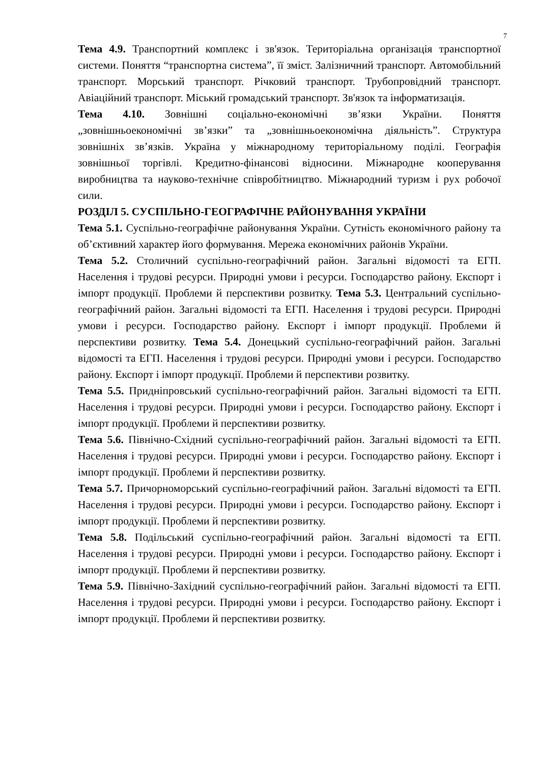7
Тема 4.9. Транспортний комплекс і зв'язок. Територіальна організація транспортної системи. Поняття “транспортна система”, її зміст. Залізничний транспорт. Автомобільний транспорт. Морський транспорт. Річковий транспорт. Трубопровідний транспорт. Авіаційний транспорт. Міський громадський транспорт. Зв'язок та інформатизація.
Тема 4.10. Зовнішні соціально-економічні зв’язки України. Поняття „зовнішньоекономічні зв’язки” та „зовнішньоекономічна діяльність”. Структура зовнішніх зв’язків. Україна у міжнародному територіальному поділі. Географія зовнішньої торгівлі. Кредитно-фінансові відносини. Міжнародне кооперування виробництва та науково-технічне співробітництво. Міжнародний туризм і рух робочої сили.
РОЗДІЛ 5. СУСПІЛЬНО-ГЕОГРАФІЧНЕ РАЙОНУВАННЯ УКРАЇНИ
Тема 5.1. Суспільно-географічне районування України. Сутність економічного району та об’єктивний характер його формування. Мережа економічних районів України.
Тема 5.2. Столичний суспільно-географічний район. Загальні відомості та ЕГП. Населення і трудові ресурси. Природні умови і ресурси. Господарство району. Експорт і імпорт продукції. Проблеми й перспективи розвитку. Тема 5.3. Центральний суспільно-географічний район. Загальні відомості та ЕГП. Населення і трудові ресурси. Природні умови і ресурси. Господарство району. Експорт і імпорт продукції. Проблеми й перспективи розвитку. Тема 5.4. Донецький суспільно-географічний район. Загальні відомості та ЕГП. Населення і трудові ресурси. Природні умови і ресурси. Господарство району. Експорт і імпорт продукції. Проблеми й перспективи розвитку.
Тема 5.5. Придніпровський суспільно-географічний район. Загальні відомості та ЕГП. Населення і трудові ресурси. Природні умови і ресурси. Господарство району. Експорт і імпорт продукції. Проблеми й перспективи розвитку.
Тема 5.6. Північно-Східний суспільно-географічний район. Загальні відомості та ЕГП. Населення і трудові ресурси. Природні умови і ресурси. Господарство району. Експорт і імпорт продукції. Проблеми й перспективи розвитку.
Тема 5.7. Причорноморський суспільно-географічний район. Загальні відомості та ЕГП. Населення і трудові ресурси. Природні умови і ресурси. Господарство району. Експорт і імпорт продукції. Проблеми й перспективи розвитку.
Тема 5.8. Подільський суспільно-географічний район. Загальні відомості та ЕГП. Населення і трудові ресурси. Природні умови і ресурси. Господарство району. Експорт і імпорт продукції. Проблеми й перспективи розвитку.
Тема 5.9. Північно-Західний суспільно-географічний район. Загальні відомості та ЕГП. Населення і трудові ресурси. Природні умови і ресурси. Господарство району. Експорт і імпорт продукції. Проблеми й перспективи розвитку.